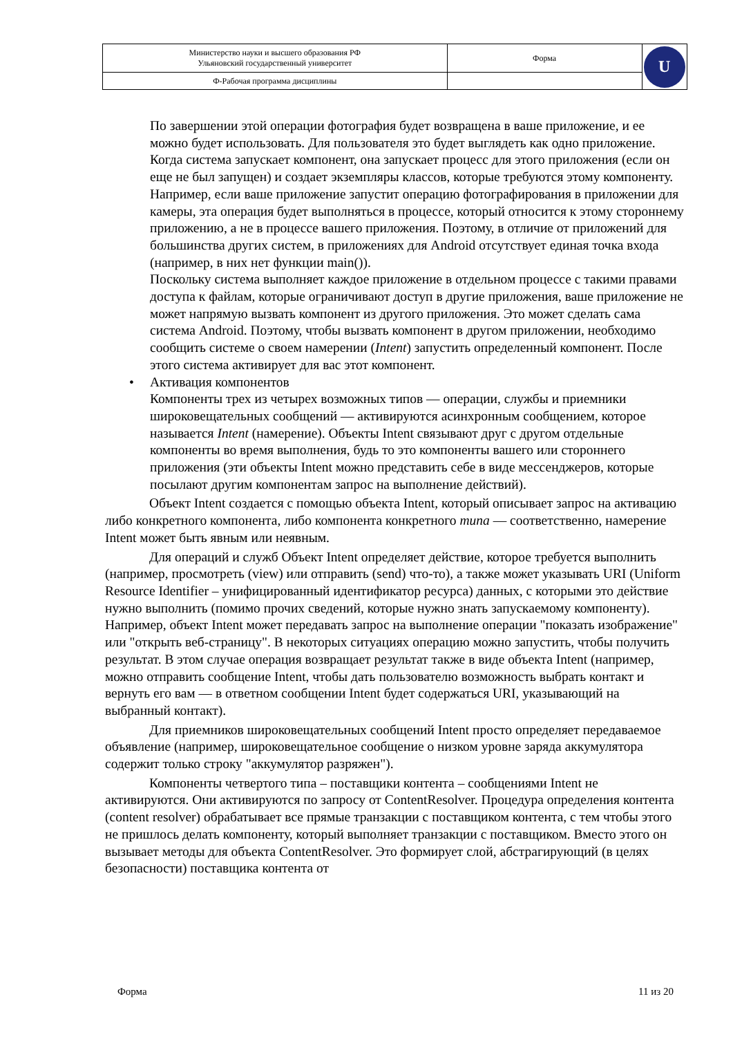| Министерство науки и высшего образования РФ Ульяновский государственный университет | Форма | U |
| Ф-Рабочая программа дисциплины | | |
По завершении этой операции фотография будет возвращена в ваше приложение, и ее можно будет использовать. Для пользователя это будет выглядеть как одно приложение.
Когда система запускает компонент, она запускает процесс для этого приложения (если он еще не был запущен) и создает экземпляры классов, которые требуются этому компоненту. Например, если ваше приложение запустит операцию фотографирования в приложении для камеры, эта операция будет выполняться в процессе, который относится к этому стороннему приложению, а не в процессе вашего приложения. Поэтому, в отличие от приложений для большинства других систем, в приложениях для Android отсутствует единая точка входа (например, в них нет функции main()).
Поскольку система выполняет каждое приложение в отдельном процессе с такими правами доступа к файлам, которые ограничивают доступ в другие приложения, ваше приложение не может напрямую вызвать компонент из другого приложения. Это может сделать сама система Android. Поэтому, чтобы вызвать компонент в другом приложении, необходимо сообщить системе о своем намерении (Intent) запустить определенный компонент. После этого система активирует для вас этот компонент.
• Активация компонентов
Компоненты трех из четырех возможных типов — операции, службы и приемники широковещательных сообщений — активируются асинхронным сообщением, которое называется Intent (намерение). Объекты Intent связывают друг с другом отдельные компоненты во время выполнения, будь то это компоненты вашего или стороннего приложения (эти объекты Intent можно представить себе в виде мессенджеров, которые посылают другим компонентам запрос на выполнение действий).
Объект Intent создается с помощью объекта Intent, который описывает запрос на активацию либо конкретного компонента, либо компонента конкретного типа — соответственно, намерение Intent может быть явным или неявным.
Для операций и служб Объект Intent определяет действие, которое требуется выполнить (например, просмотреть (view) или отправить (send) что-то), а также может указывать URI (Uniform Resource Identifier – унифицированный идентификатор ресурса) данных, с которыми это действие нужно выполнить (помимо прочих сведений, которые нужно знать запускаемому компоненту). Например, объект Intent может передавать запрос на выполнение операции "показать изображение" или "открыть веб-страницу". В некоторых ситуациях операцию можно запустить, чтобы получить результат. В этом случае операция возвращает результат также в виде объекта Intent (например, можно отправить сообщение Intent, чтобы дать пользователю возможность выбрать контакт и вернуть его вам — в ответном сообщении Intent будет содержаться URI, указывающий на выбранный контакт).
Для приемников широковещательных сообщений Intent просто определяет передаваемое объявление (например, широковещательное сообщение о низком уровне заряда аккумулятора содержит только строку "аккумулятор разряжен").
Компоненты четвертого типа – поставщики контента – сообщениями Intent не активируются. Они активируются по запросу от ContentResolver. Процедура определения контента (content resolver) обрабатывает все прямые транзакции с поставщиком контента, с тем чтобы этого не пришлось делать компоненту, который выполняет транзакции с поставщиком. Вместо этого он вызывает методы для объекта ContentResolver. Это формирует слой, абстрагирующий (в целях безопасности) поставщика контента от
Форма 11 из 20